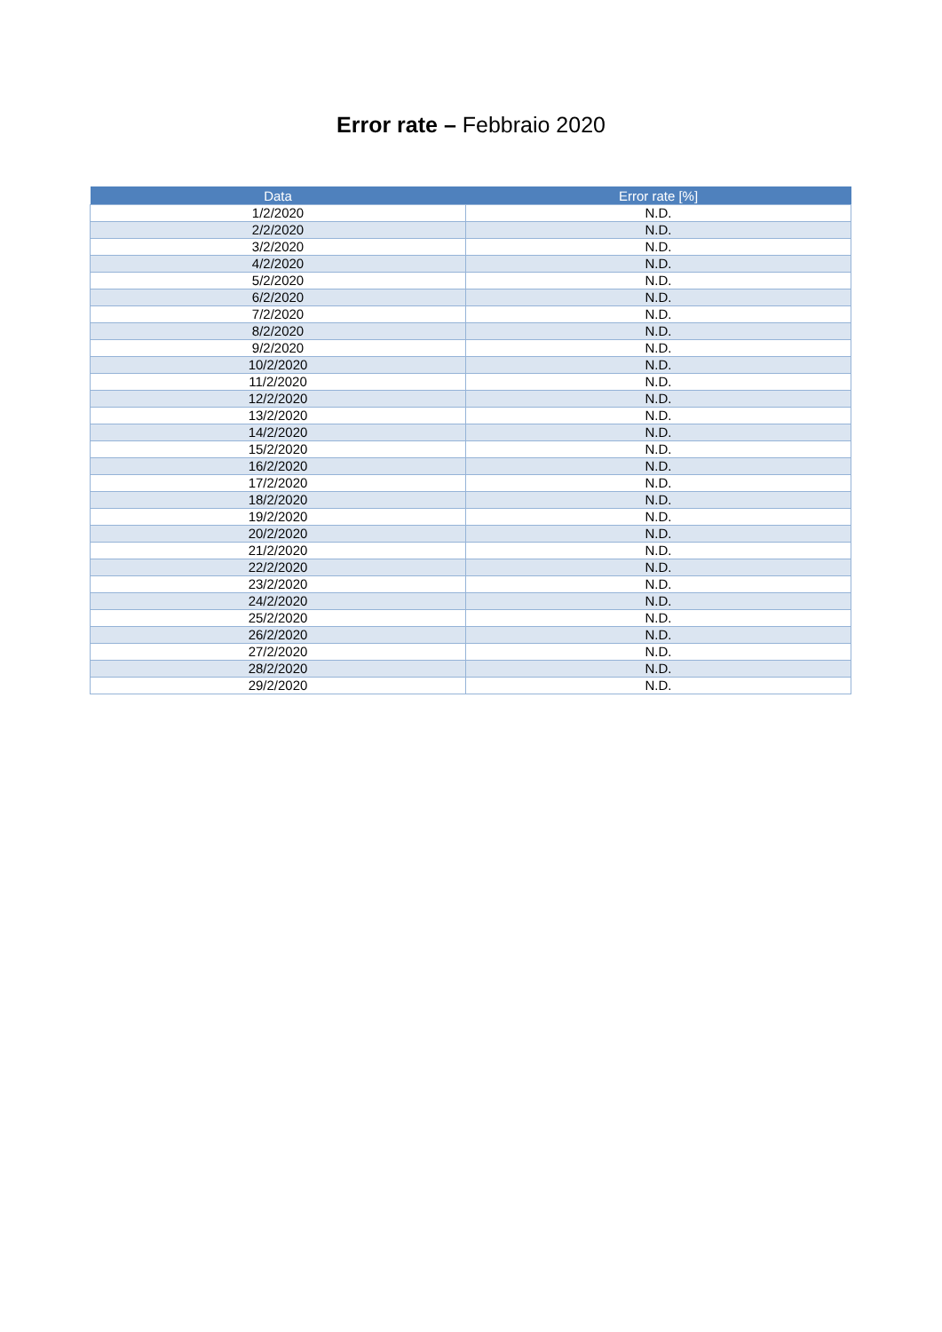Error rate – Febbraio 2020
| Data | Error rate [%] |
| --- | --- |
| 1/2/2020 | N.D. |
| 2/2/2020 | N.D. |
| 3/2/2020 | N.D. |
| 4/2/2020 | N.D. |
| 5/2/2020 | N.D. |
| 6/2/2020 | N.D. |
| 7/2/2020 | N.D. |
| 8/2/2020 | N.D. |
| 9/2/2020 | N.D. |
| 10/2/2020 | N.D. |
| 11/2/2020 | N.D. |
| 12/2/2020 | N.D. |
| 13/2/2020 | N.D. |
| 14/2/2020 | N.D. |
| 15/2/2020 | N.D. |
| 16/2/2020 | N.D. |
| 17/2/2020 | N.D. |
| 18/2/2020 | N.D. |
| 19/2/2020 | N.D. |
| 20/2/2020 | N.D. |
| 21/2/2020 | N.D. |
| 22/2/2020 | N.D. |
| 23/2/2020 | N.D. |
| 24/2/2020 | N.D. |
| 25/2/2020 | N.D. |
| 26/2/2020 | N.D. |
| 27/2/2020 | N.D. |
| 28/2/2020 | N.D. |
| 29/2/2020 | N.D. |